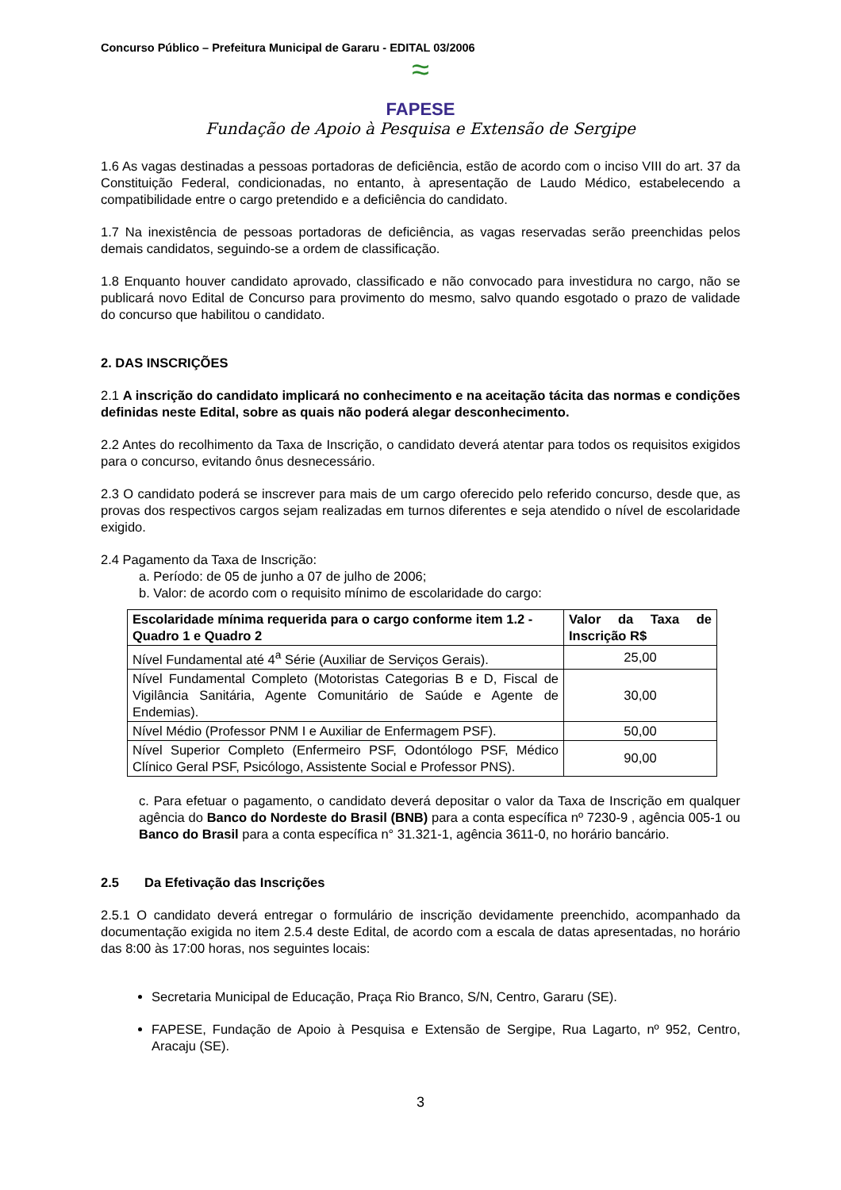Concurso Público – Prefeitura Municipal de Gararu - EDITAL 03/2006
≈
FAPESE
Fundação de Apoio à Pesquisa e Extensão de Sergipe
1.6 As vagas destinadas a pessoas portadoras de deficiência, estão de acordo com o inciso VIII do art. 37 da Constituição Federal, condicionadas, no entanto, à apresentação de Laudo Médico, estabelecendo a compatibilidade entre o cargo pretendido e a deficiência do candidato.
1.7 Na inexistência de pessoas portadoras de deficiência, as vagas reservadas serão preenchidas pelos demais candidatos, seguindo-se a ordem de classificação.
1.8 Enquanto houver candidato aprovado, classificado e não convocado para investidura no cargo, não se publicará novo Edital de Concurso para provimento do mesmo, salvo quando esgotado o prazo de validade do concurso que habilitou o candidato.
2. DAS INSCRIÇÕES
2.1 A inscrição do candidato implicará no conhecimento e na aceitação tácita das normas e condições definidas neste Edital, sobre as quais não poderá alegar desconhecimento.
2.2 Antes do recolhimento da Taxa de Inscrição, o candidato deverá atentar para todos os requisitos exigidos para o concurso, evitando ônus desnecessário.
2.3 O candidato poderá se inscrever para mais de um cargo oferecido pelo referido concurso, desde que, as provas dos respectivos cargos sejam realizadas em turnos diferentes e seja atendido o nível de escolaridade exigido.
2.4 Pagamento da Taxa de Inscrição:
a. Período: de 05 de junho a 07 de julho de 2006;
b. Valor: de acordo com o requisito mínimo de escolaridade do cargo:
| Escolaridade mínima requerida para o cargo conforme item 1.2 - Quadro 1 e Quadro 2 | Valor da Taxa de Inscrição R$ |
| --- | --- |
| Nível Fundamental até 4<sup>a</sup> Série (Auxiliar de Serviços Gerais). | 25,00 |
| Nível Fundamental Completo (Motoristas Categorias B e D, Fiscal de Vigilância Sanitária, Agente Comunitário de Saúde e Agente de Endemias). | 30,00 |
| Nível Médio (Professor PNM I e Auxiliar de Enfermagem PSF). | 50,00 |
| Nível Superior Completo (Enfermeiro PSF, Odontólogo PSF, Médico Clínico Geral PSF, Psicólogo, Assistente Social e Professor PNS). | 90,00 |
c. Para efetuar o pagamento, o candidato deverá depositar o valor da Taxa de Inscrição em qualquer agência do Banco do Nordeste do Brasil (BNB) para a conta específica nº 7230-9 , agência 005-1 ou Banco do Brasil para a conta específica n° 31.321-1, agência 3611-0, no horário bancário.
2.5 Da Efetivação das Inscrições
2.5.1 O candidato deverá entregar o formulário de inscrição devidamente preenchido, acompanhado da documentação exigida no item 2.5.4 deste Edital, de acordo com a escala de datas apresentadas, no horário das 8:00 às 17:00 horas, nos seguintes locais:
Secretaria Municipal de Educação, Praça Rio Branco, S/N, Centro, Gararu (SE).
FAPESE, Fundação de Apoio à Pesquisa e Extensão de Sergipe, Rua Lagarto, nº 952, Centro, Aracaju (SE).
3